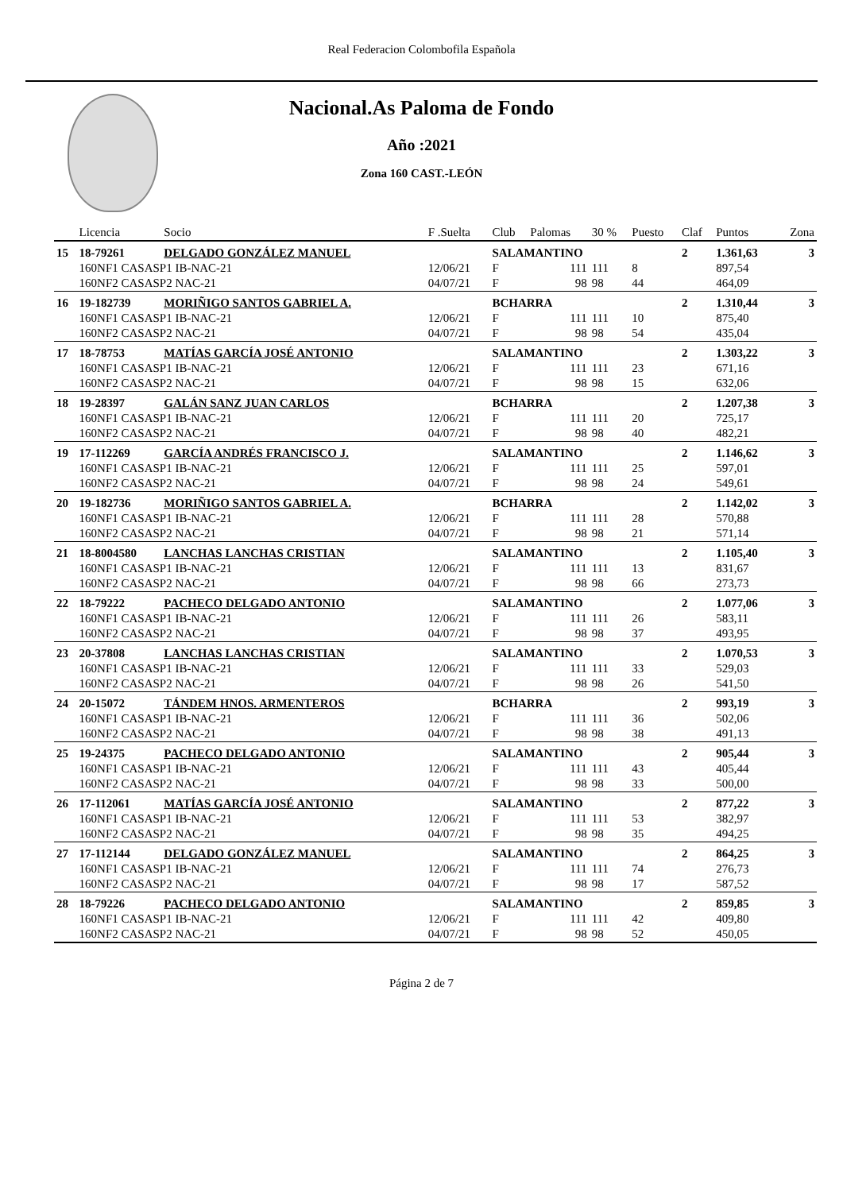Real Federacion Colombofila Española
Nacional.As Paloma de Fondo
Año :2021
Zona 160 CAST.-LEÓN
| | Licencia | Socio | F .Suelta | Club | Palomas | 30 % | Puesto | Claf | Puntos | Zona |
| --- | --- | --- | --- | --- | --- | --- | --- | --- | --- | --- |
| 15 | 18-79261 | DELGADO GONZÁLEZ MANUEL | | SALAMANTINO | | | | 2 | 1.361,63 | 3 |
| | 160NF1 CASASP1 IB-NAC-21 | | 12/06/21 | F | 111 | 111 | 8 | | 897,54 | |
| | 160NF2 CASASP2 NAC-21 | | 04/07/21 | F | 98 | 98 | 44 | | 464,09 | |
| 16 | 19-182739 | MORIÑIGO SANTOS GABRIEL A. | | BCHARRA | | | | 2 | 1.310,44 | 3 |
| | 160NF1 CASASP1 IB-NAC-21 | | 12/06/21 | F | 111 | 111 | 10 | | 875,40 | |
| | 160NF2 CASASP2 NAC-21 | | 04/07/21 | F | 98 | 98 | 54 | | 435,04 | |
| 17 | 18-78753 | MATÍAS GARCÍA JOSÉ ANTONIO | | SALAMANTINO | | | | 2 | 1.303,22 | 3 |
| | 160NF1 CASASP1 IB-NAC-21 | | 12/06/21 | F | 111 | 111 | 23 | | 671,16 | |
| | 160NF2 CASASP2 NAC-21 | | 04/07/21 | F | 98 | 98 | 15 | | 632,06 | |
| 18 | 19-28397 | GALÁN SANZ JUAN CARLOS | | BCHARRA | | | | 2 | 1.207,38 | 3 |
| | 160NF1 CASASP1 IB-NAC-21 | | 12/06/21 | F | 111 | 111 | 20 | | 725,17 | |
| | 160NF2 CASASP2 NAC-21 | | 04/07/21 | F | 98 | 98 | 40 | | 482,21 | |
| 19 | 17-112269 | GARCÍA ANDRÉS FRANCISCO J. | | SALAMANTINO | | | | 2 | 1.146,62 | 3 |
| | 160NF1 CASASP1 IB-NAC-21 | | 12/06/21 | F | 111 | 111 | 25 | | 597,01 | |
| | 160NF2 CASASP2 NAC-21 | | 04/07/21 | F | 98 | 98 | 24 | | 549,61 | |
| 20 | 19-182736 | MORIÑIGO SANTOS GABRIEL A. | | BCHARRA | | | | 2 | 1.142,02 | 3 |
| | 160NF1 CASASP1 IB-NAC-21 | | 12/06/21 | F | 111 | 111 | 28 | | 570,88 | |
| | 160NF2 CASASP2 NAC-21 | | 04/07/21 | F | 98 | 98 | 21 | | 571,14 | |
| 21 | 18-8004580 | LANCHAS LANCHAS CRISTIAN | | SALAMANTINO | | | | 2 | 1.105,40 | 3 |
| | 160NF1 CASASP1 IB-NAC-21 | | 12/06/21 | F | 111 | 111 | 13 | | 831,67 | |
| | 160NF2 CASASP2 NAC-21 | | 04/07/21 | F | 98 | 98 | 66 | | 273,73 | |
| 22 | 18-79222 | PACHECO DELGADO ANTONIO | | SALAMANTINO | | | | 2 | 1.077,06 | 3 |
| | 160NF1 CASASP1 IB-NAC-21 | | 12/06/21 | F | 111 | 111 | 26 | | 583,11 | |
| | 160NF2 CASASP2 NAC-21 | | 04/07/21 | F | 98 | 98 | 37 | | 493,95 | |
| 23 | 20-37808 | LANCHAS LANCHAS CRISTIAN | | SALAMANTINO | | | | 2 | 1.070,53 | 3 |
| | 160NF1 CASASP1 IB-NAC-21 | | 12/06/21 | F | 111 | 111 | 33 | | 529,03 | |
| | 160NF2 CASASP2 NAC-21 | | 04/07/21 | F | 98 | 98 | 26 | | 541,50 | |
| 24 | 20-15072 | TÁNDEM HNOS. ARMENTEROS | | BCHARRA | | | | 2 | 993,19 | 3 |
| | 160NF1 CASASP1 IB-NAC-21 | | 12/06/21 | F | 111 | 111 | 36 | | 502,06 | |
| | 160NF2 CASASP2 NAC-21 | | 04/07/21 | F | 98 | 98 | 38 | | 491,13 | |
| 25 | 19-24375 | PACHECO DELGADO ANTONIO | | SALAMANTINO | | | | 2 | 905,44 | 3 |
| | 160NF1 CASASP1 IB-NAC-21 | | 12/06/21 | F | 111 | 111 | 43 | | 405,44 | |
| | 160NF2 CASASP2 NAC-21 | | 04/07/21 | F | 98 | 98 | 33 | | 500,00 | |
| 26 | 17-112061 | MATÍAS GARCÍA JOSÉ ANTONIO | | SALAMANTINO | | | | 2 | 877,22 | 3 |
| | 160NF1 CASASP1 IB-NAC-21 | | 12/06/21 | F | 111 | 111 | 53 | | 382,97 | |
| | 160NF2 CASASP2 NAC-21 | | 04/07/21 | F | 98 | 98 | 35 | | 494,25 | |
| 27 | 17-112144 | DELGADO GONZÁLEZ MANUEL | | SALAMANTINO | | | | 2 | 864,25 | 3 |
| | 160NF1 CASASP1 IB-NAC-21 | | 12/06/21 | F | 111 | 111 | 74 | | 276,73 | |
| | 160NF2 CASASP2 NAC-21 | | 04/07/21 | F | 98 | 98 | 17 | | 587,52 | |
| 28 | 18-79226 | PACHECO DELGADO ANTONIO | | SALAMANTINO | | | | 2 | 859,85 | 3 |
| | 160NF1 CASASP1 IB-NAC-21 | | 12/06/21 | F | 111 | 111 | 42 | | 409,80 | |
| | 160NF2 CASASP2 NAC-21 | | 04/07/21 | F | 98 | 98 | 52 | | 450,05 | |
Página 2 de 7